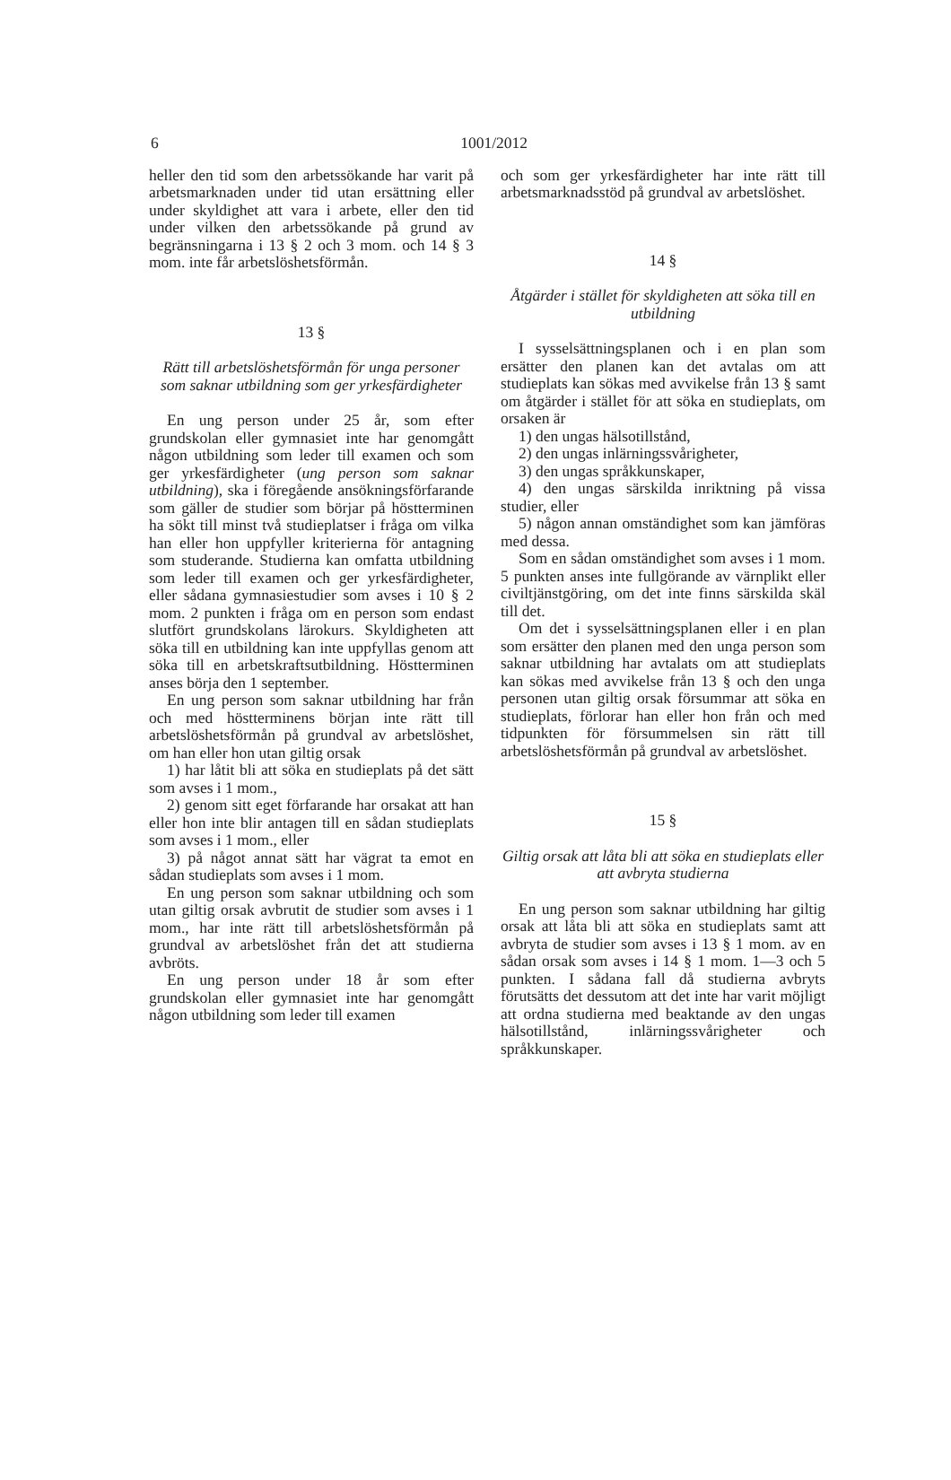6 1001/2012
heller den tid som den arbetssökande har varit på arbetsmarknaden under tid utan ersättning eller under skyldighet att vara i arbete, eller den tid under vilken den arbetssökande på grund av begränsningarna i 13 § 2 och 3 mom. och 14 § 3 mom. inte får arbetslöshetsförmån.
13 §
Rätt till arbetslöshetsförmån för unga personer som saknar utbildning som ger yrkesfärdigheter
En ung person under 25 år, som efter grundskolan eller gymnasiet inte har genomgått någon utbildning som leder till examen och som ger yrkesfärdigheter (ung person som saknar utbildning), ska i föregående ansökningsförfarande som gäller de studier som börjar på höstterminen ha sökt till minst två studieplatser i fråga om vilka han eller hon uppfyller kriterierna för antagning som studerande. Studierna kan omfatta utbildning som leder till examen och ger yrkesfärdigheter, eller sådana gymnasiestudier som avses i 10 § 2 mom. 2 punkten i fråga om en person som endast slutfört grundskolans lärokurs. Skyldigheten att söka till en utbildning kan inte uppfyllas genom att söka till en arbetskraftsutbildning. Höstterminen anses börja den 1 september.
En ung person som saknar utbildning har från och med höstterminens början inte rätt till arbetslöshetsförmån på grundval av arbetslöshet, om han eller hon utan giltig orsak
1) har låtit bli att söka en studieplats på det sätt som avses i 1 mom.,
2) genom sitt eget förfarande har orsakat att han eller hon inte blir antagen till en sådan studieplats som avses i 1 mom., eller
3) på något annat sätt har vägrat ta emot en sådan studieplats som avses i 1 mom.
En ung person som saknar utbildning och som utan giltig orsak avbrutit de studier som avses i 1 mom., har inte rätt till arbetslöshetsförmån på grundval av arbetslöshet från det att studierna avbröts.
En ung person under 18 år som efter grundskolan eller gymnasiet inte har genomgått någon utbildning som leder till examen
och som ger yrkesfärdigheter har inte rätt till arbetsmarknadsstöd på grundval av arbetslöshet.
14 §
Åtgärder i stället för skyldigheten att söka till en utbildning
I sysselsättningsplanen och i en plan som ersätter den planen kan det avtalas om att studieplats kan sökas med avvikelse från 13 § samt om åtgärder i stället för att söka en studieplats, om orsaken är
1) den ungas hälsotillstånd,
2) den ungas inlärningssvårigheter,
3) den ungas språkkunskaper,
4) den ungas särskilda inriktning på vissa studier, eller
5) någon annan omständighet som kan jämföras med dessa.
Som en sådan omständighet som avses i 1 mom. 5 punkten anses inte fullgörande av värnplikt eller civiltjänstgöring, om det inte finns särskilda skäl till det.
Om det i sysselsättningsplanen eller i en plan som ersätter den planen med den unga person som saknar utbildning har avtalats om att studieplats kan sökas med avvikelse från 13 § och den unga personen utan giltig orsak försummar att söka en studieplats, förlorar han eller hon från och med tidpunkten för försummelsen sin rätt till arbetslöshetsförmån på grundval av arbetslöshet.
15 §
Giltig orsak att låta bli att söka en studieplats eller att avbryta studierna
En ung person som saknar utbildning har giltig orsak att låta bli att söka en studieplats samt att avbryta de studier som avses i 13 § 1 mom. av en sådan orsak som avses i 14 § 1 mom. 1—3 och 5 punkten. I sådana fall då studierna avbryts förutsätts det dessutom att det inte har varit möjligt att ordna studierna med beaktande av den ungas hälsotillstånd, inlärningssvårigheter och språkkunskaper.